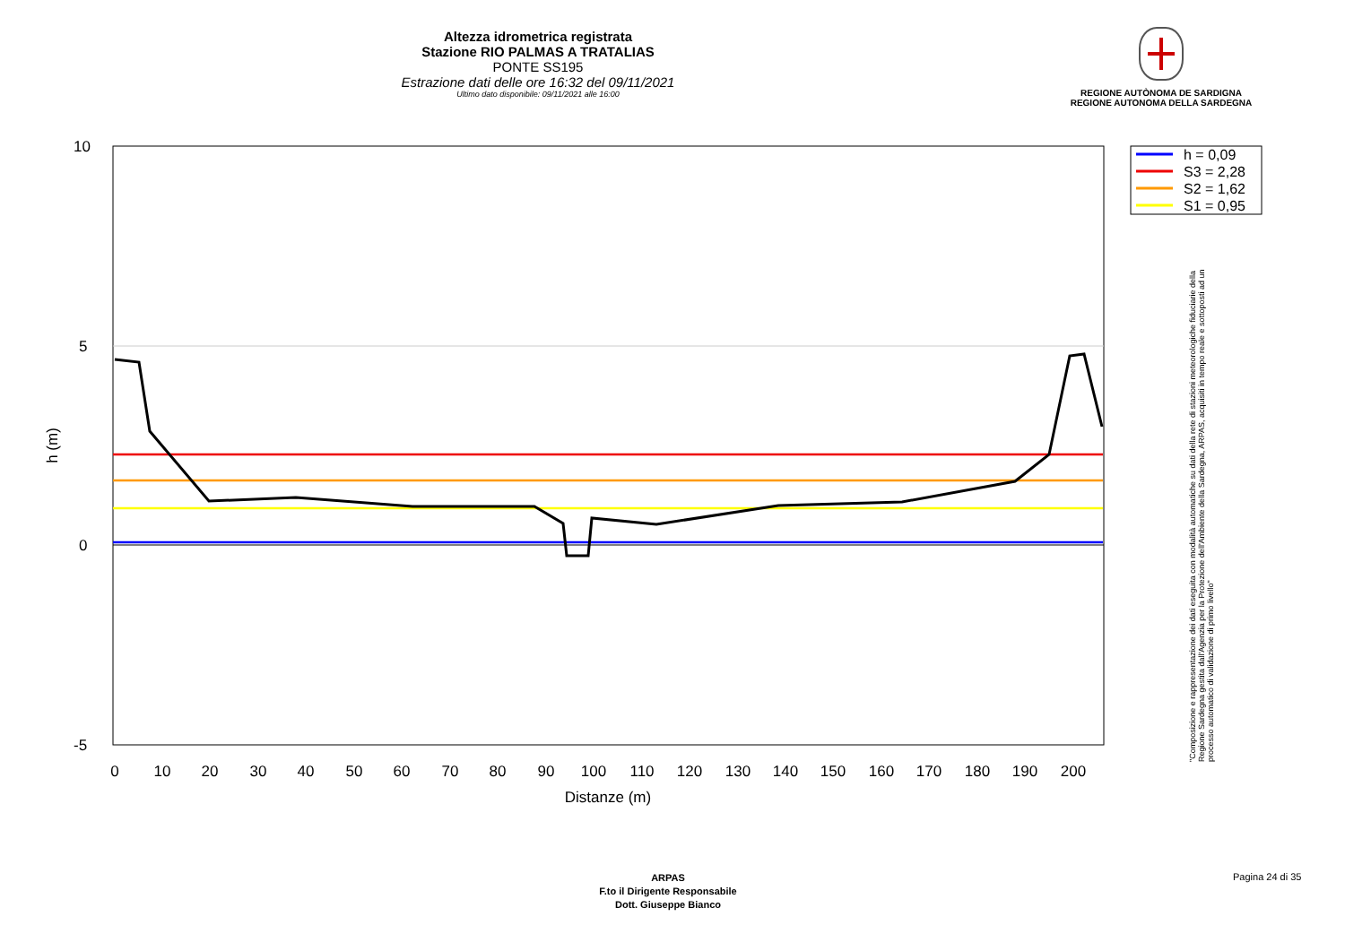Altezza idrometrica registrata
Stazione RIO PALMAS A TRATALIAS
PONTE SS195
Estrazione dati delle ore 16:32 del 09/11/2021
Ultimo dato disponibile: 09/11/2021 alle 16:00
REGIONE AUTÒNOMA DE SARDIGNA
REGIONE AUTONOMA DELLA SARDEGNA
10
5
0
-5
0
10
20
30
40
50
60
70
80
90
100
110
120
130
140
150
160
170
180
190
200
Distanze (m)
h (m)
h = 0,09
S3 = 2,28
S2 = 1,62
S1 = 0,95
"Composizione e rappresentazione dei dati eseguita con modalità automatiche su dati della rete di stazioni meteorologiche fiduciarie della Regione Sardegna gestita dall'Agenzia per la Protezione dell'Ambiente della Sardegna, ARPAS, acquisiti in tempo reale e sottoposti ad un processo automatico di validazione di primo livello"
ARPAS
F.to il Dirigente Responsabile
Dott. Giuseppe Bianco
Pagina 24 di 35